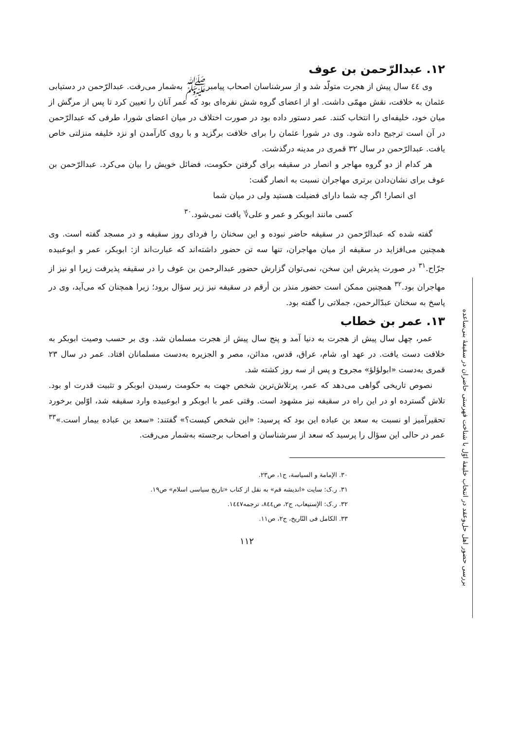بررسی حضور اهل حل‌وعقد در انتخاب خلیفهٔ اوّل با شناخت فهرستی حاضران در سقیفهٔ بنی‌ساعده
١٢. عبدالرّحمن بن عوف
وی ٤٤ سال پیش از هجرت متولّد شد و از سرشناسان اصحاب پیامبرﷺ به‌شمار می‌رفت. عبدالرّحمن در دستیابی عثمان به خلافت، نقش مهمّی داشت. او از اعضای گروه شش نفره‌ای بود که عمر آنان را تعیین کرد تا پس از مرگش از میان خود، خلیفه‌ای را انتخاب کنند. عمر دستور داده بود در صورت اختلاف در میان اعضای شورا، طرفی که عبدالرّحمن در آن است ترجیح داده شود. وی در شورا عثمان را برای خلافت برگزید و با روی کارآمدن او نزد خلیفه منزلتی خاص یافت. عبدالرّحمن در سال ٣٢ قمری در مدینه درگذشت.
هر کدام از دو گروه مهاجر و انصار در سقیفه برای گرفتن حکومت، فضائل خویش را بیان می‌کرد. عبدالرّحمن بن عوف برای نشان‌دادن برتری مهاجران نسبت به انصار گفت:
ای انصار! اگر چه شما دارای فضیلت هستید ولی در میان شما
کسی مانند ابوبکر و عمر و علی؇ یافت نمی‌شود.<sup>٣٠</sup>
گفته شده که عبدالرّحمن در سقیفه حاضر نبوده و این سخنان را فردای روز سقیفه و در مسجد گفته است. وی همچنین می‌افزاید در سقیفه از میان مهاجران، تنها سه تن حضور داشته‌اند که عبارت‌اند از: ابوبکر، عمر و ابوعبیده جرّاح.<sup>٣١</sup> در صورت پذیرش این سخن، نمی‌توان گزارش حضور عبدالرحمن بن عوف را در سقیفه پذیرفت زیرا او نیز از مهاجران بود.<sup>٣٢</sup> همچنین ممکن است حضور منذر بن أرقم در سقیفه نیز زیر سؤال برود؛ زیرا همچنان که می‌آید، وی در پاسخ به سخنان عبدّالرحمن، جملاتی را گفته بود.
١٣. عمر بن خطاب
عمر، چهل سال پیش از هجرت به دنیا آمد و پنج سال پیش از هجرت مسلمان شد. وی بر حسب وصیت ابوبکر به خلافت دست یافت. در عهد او، شام، عراق، قدس، مدائن، مصر و الجزیره به‌دست مسلمانان افتاد. عمر در سال ٢٣ قمری به‌دست «ابولؤلؤ» مجروح و پس از سه روز کشته شد.
نصوص تاریخی گواهی می‌دهد که عمر، پرتلاش‌ترین شخص جهت به حکومت رسیدن ابوبکر و تثبیت قدرت او بود. تلاش گسترده او در این راه در سقیفه نیز مشهود است. وقتی عمر با ابوبکر و ابوعبیده وارد سقیفه شد، اوّلین برخورد تحقیرآمیز او نسبت به سعد بن عباده این بود که پرسید: «این شخص کیست؟» گفتند: «سعد بن عباده بیمار است.»<sup>٣٣</sup> عمر در حالی این سؤال را پرسید که سعد از سرشناسان و اصحاب برجسته به‌شمار می‌رفت.
٣٠. الإمامة و السیاسة، ج١، ص٢٣.
٣١. ر.ک: سایت «اندیشه قم» به نقل از کتاب «تاریخ سیاسی اسلام» ص١٩.
٣٢. ر.ک: الإستیعاب، ج٢، ص٨٤٤، ترجمه١٤٤٧.
٣٣. الکامل فی التّاریخ، ج٢، ص١١.
١١٢